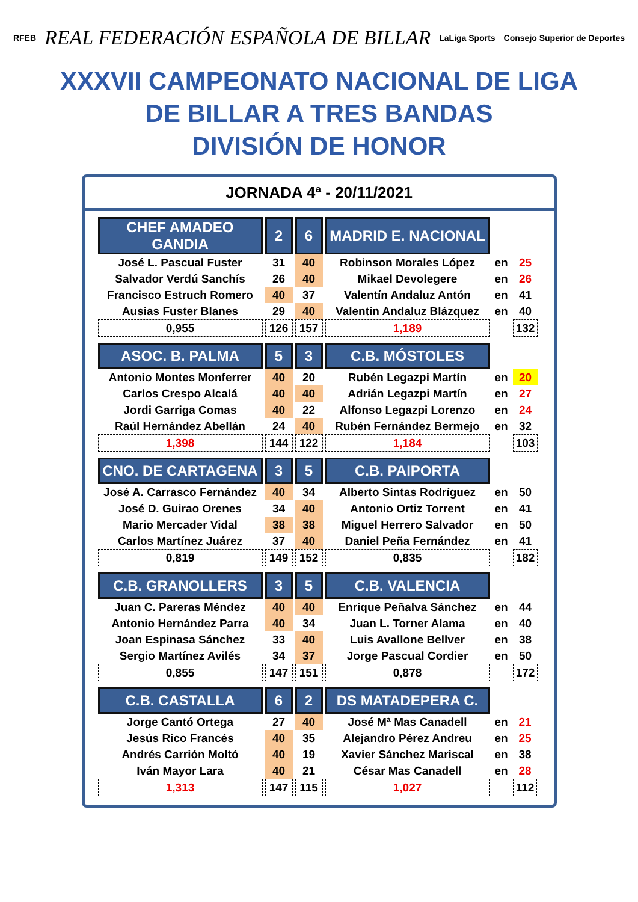RFEB REAL FEDERACIÓN ESPAÑOLA DE BILLAR LaLiga Sports Consejo Superior de Deportes
XXXVII CAMPEONATO NACIONAL DE LIGA
DE BILLAR A TRES BANDAS
DIVISIÓN DE HONOR
JORNADA 4ª - 20/11/2021
| CHEF AMADEO GANDIA | 2 | 6 | MADRID E. NACIONAL | | |
| José L. Pascual Fuster | 31 | 40 | Robinson Morales López | en | 25 |
| Salvador Verdú Sanchís | 26 | 40 | Mikael Devolegere | en | 26 |
| Francisco Estruch Romero | 40 | 37 | Valentín Andaluz Antón | en | 41 |
| Ausias Fuster Blanes | 29 | 40 | Valentín Andaluz Blázquez | en | 40 |
| 0,955 | 126 | 157 | 1,189 | | 132 |
| ASOC. B. PALMA | 5 | 3 | C.B. MÓSTOLES | | |
| Antonio Montes Monferrer | 40 | 20 | Rubén Legazpi Martín | en | 20 |
| Carlos Crespo Alcalá | 40 | 40 | Adrián Legazpi Martín | en | 27 |
| Jordi Garriga Comas | 40 | 22 | Alfonso Legazpi Lorenzo | en | 24 |
| Raúl Hernández Abellán | 24 | 40 | Rubén Fernández Bermejo | en | 32 |
| 1,398 | 144 | 122 | 1,184 | | 103 |
| CNO. DE CARTAGENA | 3 | 5 | C.B. PAIPORTA | | |
| José A. Carrasco Fernández | 40 | 34 | Alberto Sintas Rodríguez | en | 50 |
| José D. Guirao Orenes | 34 | 40 | Antonio Ortiz Torrent | en | 41 |
| Mario Mercader Vidal | 38 | 38 | Miguel Herrero Salvador | en | 50 |
| Carlos Martínez Juárez | 37 | 40 | Daniel Peña Fernández | en | 41 |
| 0,819 | 149 | 152 | 0,835 | | 182 |
| C.B. GRANOLLERS | 3 | 5 | C.B. VALENCIA | | |
| Juan C. Pareras Méndez | 40 | 40 | Enrique Peñalva Sánchez | en | 44 |
| Antonio Hernández Parra | 40 | 34 | Juan L. Torner Alama | en | 40 |
| Joan Espinasa Sánchez | 33 | 40 | Luis Avallone Bellver | en | 38 |
| Sergio Martínez Avilés | 34 | 37 | Jorge Pascual Cordier | en | 50 |
| 0,855 | 147 | 151 | 0,878 | | 172 |
| C.B. CASTALLA | 6 | 2 | DS MATADEPERA C. | | |
| Jorge Cantó Ortega | 27 | 40 | José Mª Mas Canadell | en | 21 |
| Jesús Rico Francés | 40 | 35 | Alejandro Pérez Andreu | en | 25 |
| Andrés Carrión Moltó | 40 | 19 | Xavier Sánchez Mariscal | en | 38 |
| Iván Mayor Lara | 40 | 21 | César Mas Canadell | en | 28 |
| 1,313 | 147 | 115 | 1,027 | | 112 |